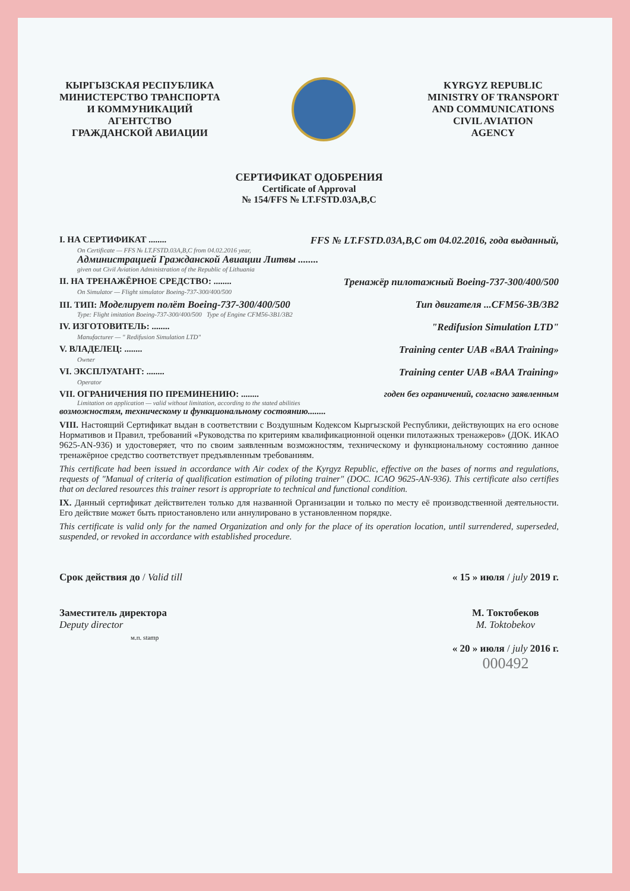КЫРГЫЗСКАЯ РЕСПУБЛИКА
МИНИСТЕРСТВО ТРАНСПОРТА
И КОММУНИКАЦИЙ
АГЕНТСТВО
ГРАЖДАНСКОЙ АВИАЦИИ
KYRGYZ REPUBLIC
MINISTRY OF TRANSPORT
AND COMMUNICATIONS
CIVIL AVIATION
AGENCY
СЕРТИФИКАТ ОДОБРЕНИЯ
Certificate of Approval
№ 154/FFS № LT.FSTD.03A,B,C
I. НА СЕРТИФИКАТ ........ FFS № LT.FSTD.03A,B,C от 04.02.2016, года выданный,
On Certificate — FFS № LT.FSTD.03A,B,C from 04.02.2016 year,
Администрацией Гражданской Авиации Литвы ........
given out Civil Aviation Administration of the Republic of Lithuania
II. НА ТРЕНАЖЁРНОЕ СРЕДСТВО: ........ Тренажёр пилотажный Boeing-737-300/400/500
On Simulator — Flight simulator Boeing-737-300/400/500
III. ТИП: Моделирует полёт Boeing-737-300/400/500 Тип двигателя ...CFM56-3B/3B2
Type: Flight imitation Boeing-737-300/400/500 Type of Engine CFM56-3B1/3B2
IV. ИЗГОТОВИТЕЛЬ: ........ "Redifusion Simulation LTD"
Manufacturer — " Redifusion Simulation LTD"
V. ВЛАДЕЛЕЦ: ........ Training center UAB «BAA Training»
Owner
VI. ЭКСПЛУАТАНТ: ........ Training center UAB «BAA Training»
Operator
VII. ОГРАНИЧЕНИЯ ПО ПРЕМИНЕНИЮ: ........ годен без ограничений, согласно заявленным
Limitation on application — valid without limitation, according to the stated abilities
возможностям, техническому и функциональному состоянию........
VIII. Настоящий Сертификат выдан в соответствии с Воздушным Кодексом Кыргызской Республики, действующих на его основе Нормативов и Правил, требований «Руководства по критериям квалификационной оценки пилотажных тренажеров» (ДОК. ИКАО 9625-AN-936) и удостоверяет, что по своим заявленным возможностям, техническому и функциональному состоянию данное тренажёрное средство соответствует предъявленным требованиям.
This certificate had been issued in accordance with Air codex of the Kyrgyz Republic, effective on the bases of norms and regulations, requests of "Manual of criteria of qualification estimation of piloting trainer" (DOC. ICAO 9625-AN-936). This certificate also certifies that on declared resources this trainer resort is appropriate to technical and functional condition.
IX. Данный сертификат действителен только для названной Организации и только по месту её производственной деятельности. Его действие может быть приостановлено или аннулировано в установленном порядке.
This certificate is valid only for the named Organization and only for the place of its operation location, until surrendered, superseded, suspended, or revoked in accordance with established procedure.
Срок действия до / Valid till « 15 » июля / july 2019 г.
Заместитель директора
Deputy director
м.п. stamp М. Токтобеков
M. Toktobekov
« 20 » июля / july 2016 г.
000492